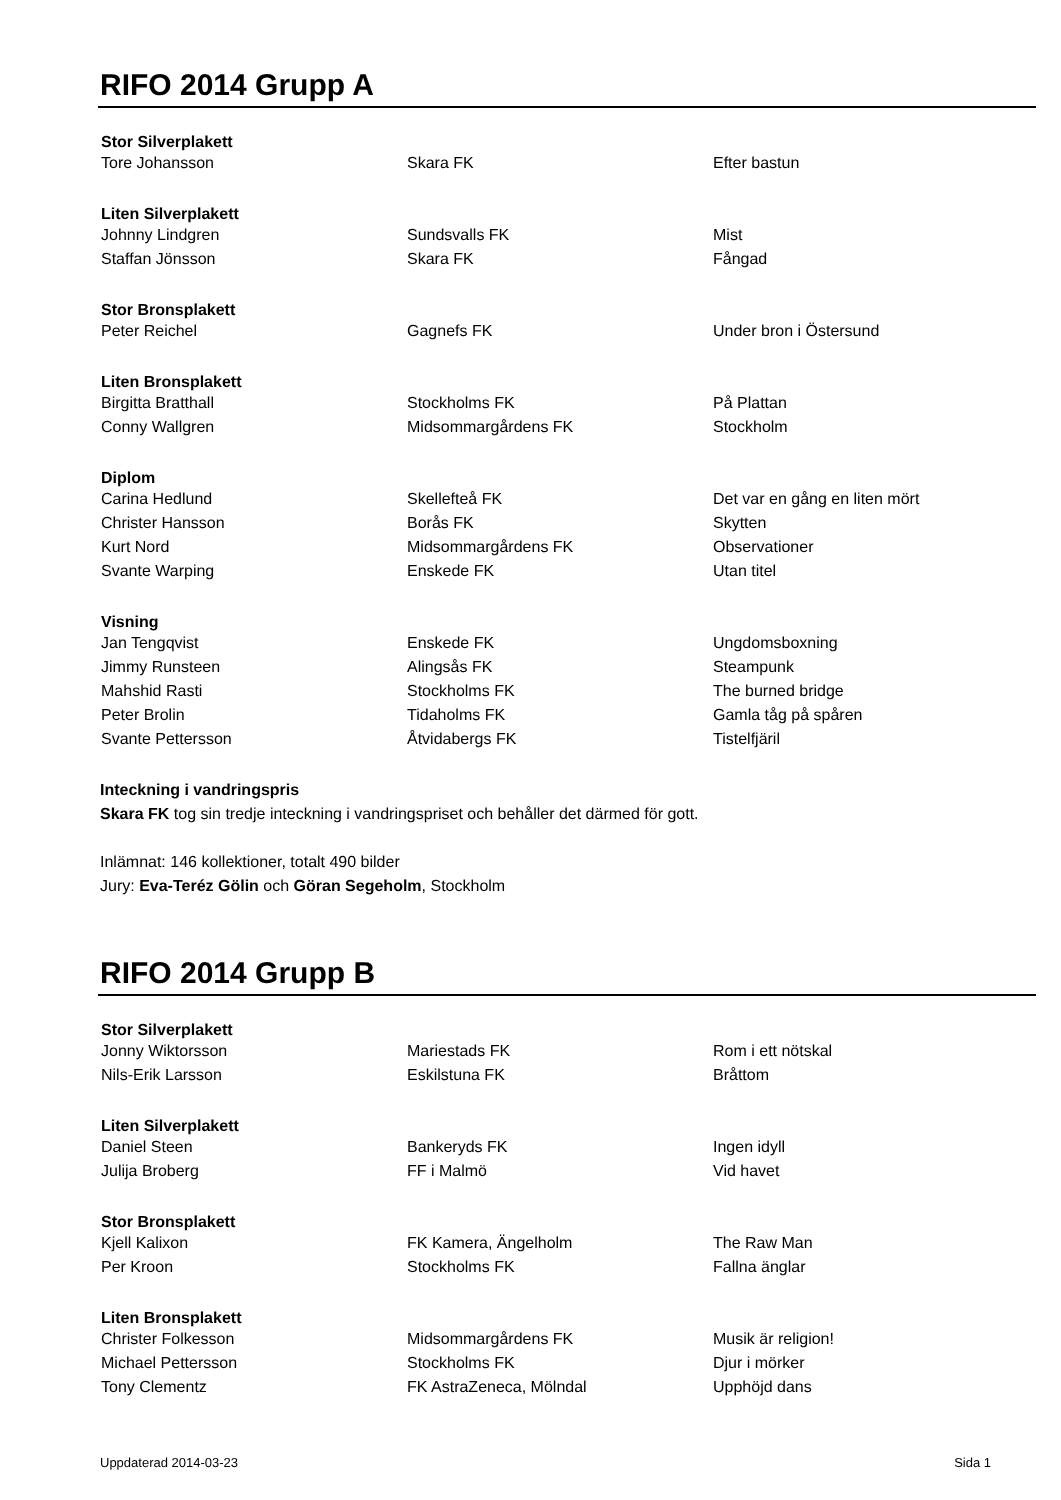RIFO 2014 Grupp A
| Stor Silverplakett | | |
| --- | --- | --- |
| Tore Johansson | Skara FK | Efter bastun |
| Liten Silverplakett | | |
| Johnny Lindgren | Sundsvalls FK | Mist |
| Staffan Jönsson | Skara FK | Fångad |
| Stor Bronsplakett | | |
| Peter Reichel | Gagnefs FK | Under bron i Östersund |
| Liten Bronsplakett | | |
| Birgitta Bratthall | Stockholms FK | På Plattan |
| Conny Wallgren | Midsommargårdens FK | Stockholm |
| Diplom | | |
| Carina Hedlund | Skellefteå FK | Det var en gång en liten mört |
| Christer Hansson | Borås FK | Skytten |
| Kurt Nord | Midsommargårdens FK | Observationer |
| Svante Warping | Enskede FK | Utan titel |
| Visning | | |
| Jan Tengqvist | Enskede FK | Ungdomsboxning |
| Jimmy Runsteen | Alingsås FK | Steampunk |
| Mahshid Rasti | Stockholms FK | The burned bridge |
| Peter Brolin | Tidaholms FK | Gamla tåg på spåren |
| Svante Pettersson | Åtvidabergs FK | Tistelfjäril |
Inteckning i vandringspris
Skara FK tog sin tredje inteckning i vandringspriset och behåller det därmed för gott.
Inlämnat: 146 kollektioner, totalt 490 bilder
Jury: Eva-Teréz Gölin och Göran Segeholm, Stockholm
RIFO 2014 Grupp B
| Stor Silverplakett | | |
| --- | --- | --- |
| Jonny Wiktorsson | Mariestads FK | Rom i ett nötskal |
| Nils-Erik Larsson | Eskilstuna FK | Bråttom |
| Liten Silverplakett | | |
| Daniel Steen | Bankeryds FK | Ingen idyll |
| Julija Broberg | FF i Malmö | Vid havet |
| Stor Bronsplakett | | |
| Kjell Kalixon | FK Kamera, Ängelholm | The Raw Man |
| Per Kroon | Stockholms FK | Fallna änglar |
| Liten Bronsplakett | | |
| Christer Folkesson | Midsommargårdens FK | Musik är religion! |
| Michael Pettersson | Stockholms FK | Djur i mörker |
| Tony Clementz | FK AstraZeneca, Mölndal | Upphöjd dans |
Uppdaterad 2014-03-23 Sida 1